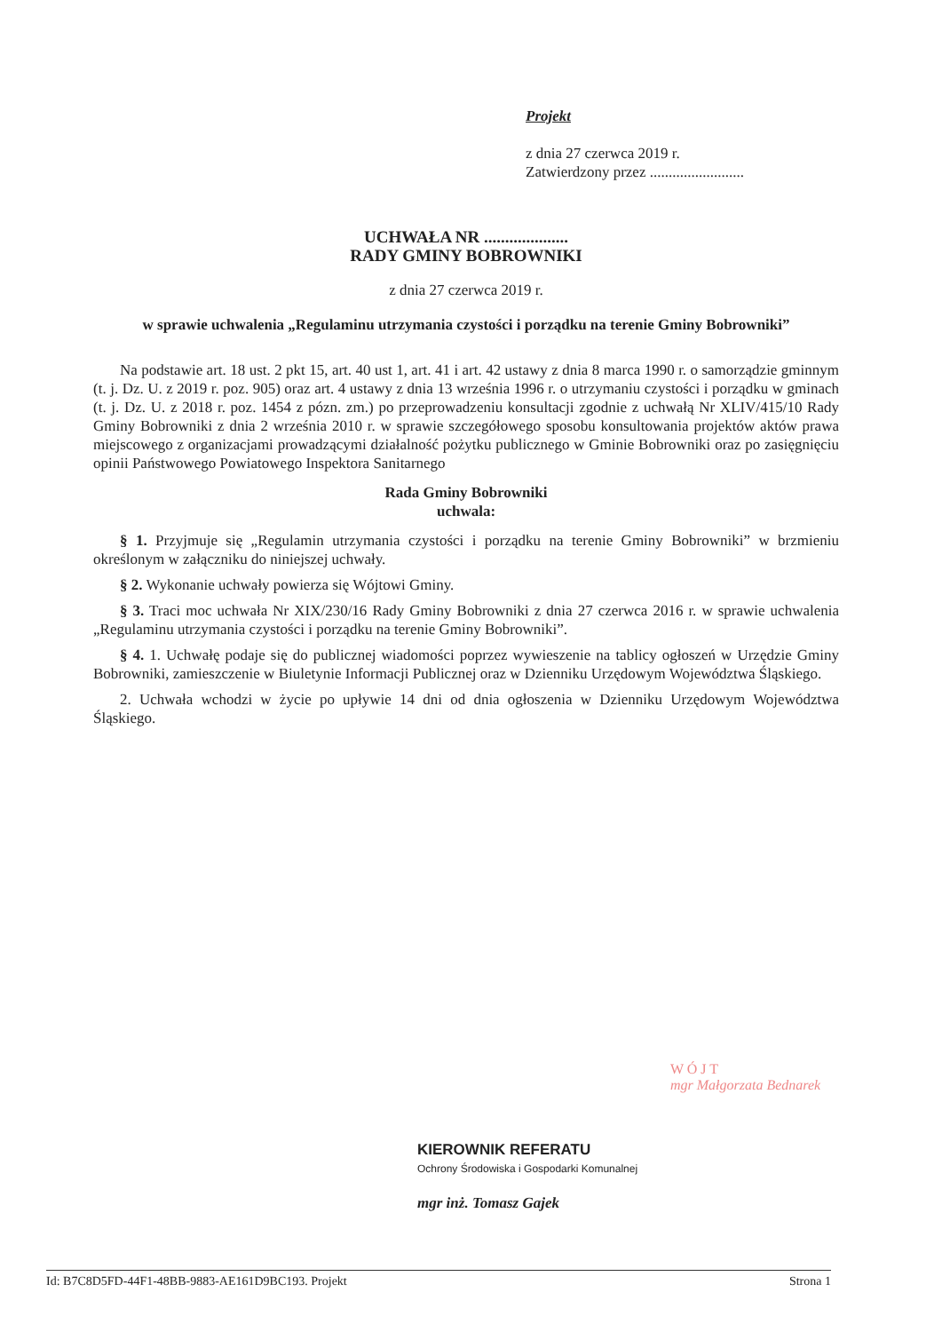Projekt
z dnia 27 czerwca 2019 r.
Zatwierdzony przez .........................
UCHWAŁA NR ....................
RADY GMINY BOBROWNIKI
z dnia 27 czerwca 2019 r.
w sprawie uchwalenia „Regulaminu utrzymania czystości i porządku na terenie Gminy Bobrowniki”
Na podstawie art. 18 ust. 2 pkt 15, art. 40 ust 1, art. 41 i art. 42 ustawy z dnia 8 marca 1990 r. o samorządzie gminnym (t. j. Dz. U. z 2019 r. poz. 905) oraz art. 4 ustawy z dnia 13 września 1996 r. o utrzymaniu czystości i porządku w gminach (t. j. Dz. U. z 2018 r. poz. 1454 z pózn. zm.) po przeprowadzeniu konsultacji zgodnie z uchwałą Nr XLIV/415/10 Rady Gminy Bobrowniki z dnia 2 września 2010 r. w sprawie szczegółowego sposobu konsultowania projektów aktów prawa miejscowego z organizacjami prowadzącymi działalność pożytku publicznego w Gminie Bobrowniki oraz po zasięgnięciu opinii Państwowego Powiatowego Inspektora Sanitarnego
Rada Gminy Bobrowniki
uchwala:
§ 1. Przyjmuje się „Regulamin utrzymania czystości i porządku na terenie Gminy Bobrowniki” w brzmieniu określonym w załączniku do niniejszej uchwały.
§ 2. Wykonanie uchwały powierza się Wójtowi Gminy.
§ 3. Traci moc uchwała Nr XIX/230/16 Rady Gminy Bobrowniki z dnia 27 czerwca 2016 r. w sprawie uchwalenia „Regulaminu utrzymania czystości i porządku na terenie Gminy Bobrowniki”.
§ 4. 1. Uchwałę podaje się do publicznej wiadomości poprzez wywieszenie na tablicy ogłoszeń w Urzędzie Gminy Bobrowniki, zamieszczenie w Biuletynie Informacji Publicznej oraz w Dzienniku Urzędowym Województwa Śląskiego.
2. Uchwała wchodzi w życie po upływie 14 dni od dnia ogłoszenia w Dzienniku Urzędowym Województwa Śląskiego.
W Ó J T
mgr Małgorzata Bednarek
KIEROWNIK REFERATU
Ochrony Środowiska i Gospodarki Komunalnej
mgr inż. Tomasz Gajek
Id: B7C8D5FD-44F1-48BB-9883-AE161D9BC193. Projekt Strona 1